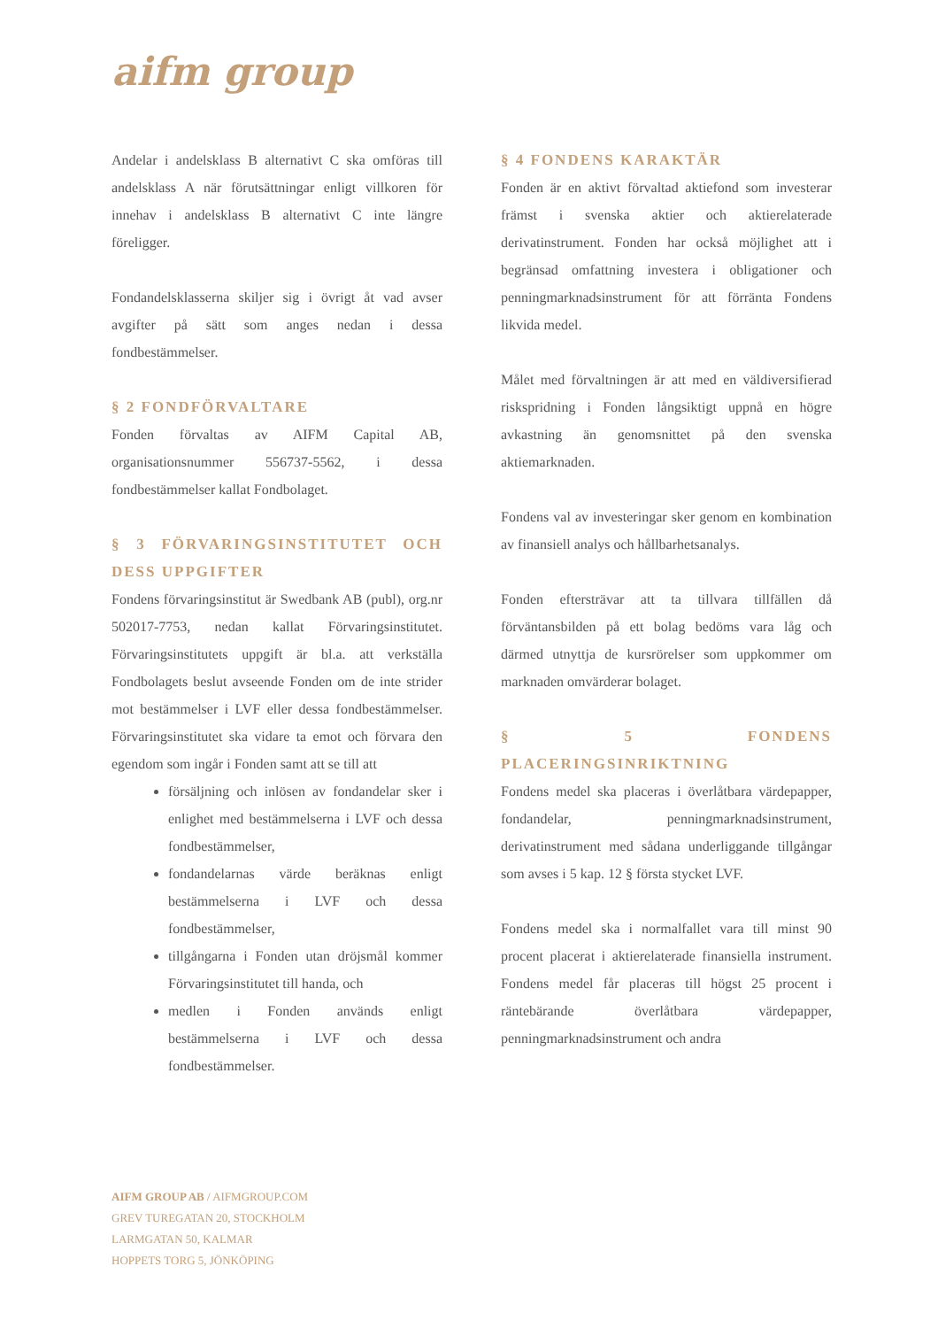aifm group
Andelar i andelsklass B alternativt C ska omföras till andelsklass A när förutsättningar enligt villkoren för innehav i andelsklass B alternativt C inte längre föreligger.
Fondandelsklasserna skiljer sig i övrigt åt vad avser avgifter på sätt som anges nedan i dessa fondbestämmelser.
§ 2 FONDFÖRVALTARE
Fonden förvaltas av AIFM Capital AB, organisationsnummer 556737-5562, i dessa fondbestämmelser kallat Fondbolaget.
§ 3 FÖRVARINGSINSTITUTET OCH DESS UPPGIFTER
Fondens förvaringsinstitut är Swedbank AB (publ), org.nr 502017-7753, nedan kallat Förvaringsinstitutet. Förvaringsinstitutets uppgift är bl.a. att verkställa Fondbolagets beslut avseende Fonden om de inte strider mot bestämmelser i LVF eller dessa fondbestämmelser. Förvaringsinstitutet ska vidare ta emot och förvara den egendom som ingår i Fonden samt att se till att
försäljning och inlösen av fondandelar sker i enlighet med bestämmelserna i LVF och dessa fondbestämmelser,
fondandelarnas värde beräknas enligt bestämmelserna i LVF och dessa fondbestämmelser,
tillgångarna i Fonden utan dröjsmål kommer Förvaringsinstitutet till handa, och
medlen i Fonden används enligt bestämmelserna i LVF och dessa fondbestämmelser.
§ 4 FONDENS KARAKTÄR
Fonden är en aktivt förvaltad aktiefond som investerar främst i svenska aktier och aktierelaterade derivatinstrument. Fonden har också möjlighet att i begränsad omfattning investera i obligationer och penningmarknadsinstrument för att förränta Fondens likvida medel.
Målet med förvaltningen är att med en väldiversifierad riskspridning i Fonden långsiktigt uppnå en högre avkastning än genomsnittet på den svenska aktiemarknaden.
Fondens val av investeringar sker genom en kombination av finansiell analys och hållbarhetsanalys.
Fonden eftersträvar att ta tillvara tillfällen då förväntansbilden på ett bolag bedöms vara låg och därmed utnyttja de kursrörelser som uppkommer om marknaden omvärderar bolaget.
§ 5 FONDENS PLACERINGSINRIKTNING
Fondens medel ska placeras i överlåtbara värdepapper, fondandelar, penningmarknadsinstrument, derivatinstrument med sådana underliggande tillgångar som avses i 5 kap. 12 § första stycket LVF.
Fondens medel ska i normalfallet vara till minst 90 procent placerat i aktierelaterade finansiella instrument. Fondens medel får placeras till högst 25 procent i räntebärande överlåtbara värdepapper, penningmarknadsinstrument och andra
AIFM GROUP AB / AIFMGROUP.COM
GREV TUREGATAN 20, STOCKHOLM
LARMGATAN 50, KALMAR
HOPPETS TORG 5, JÖNKÖPING